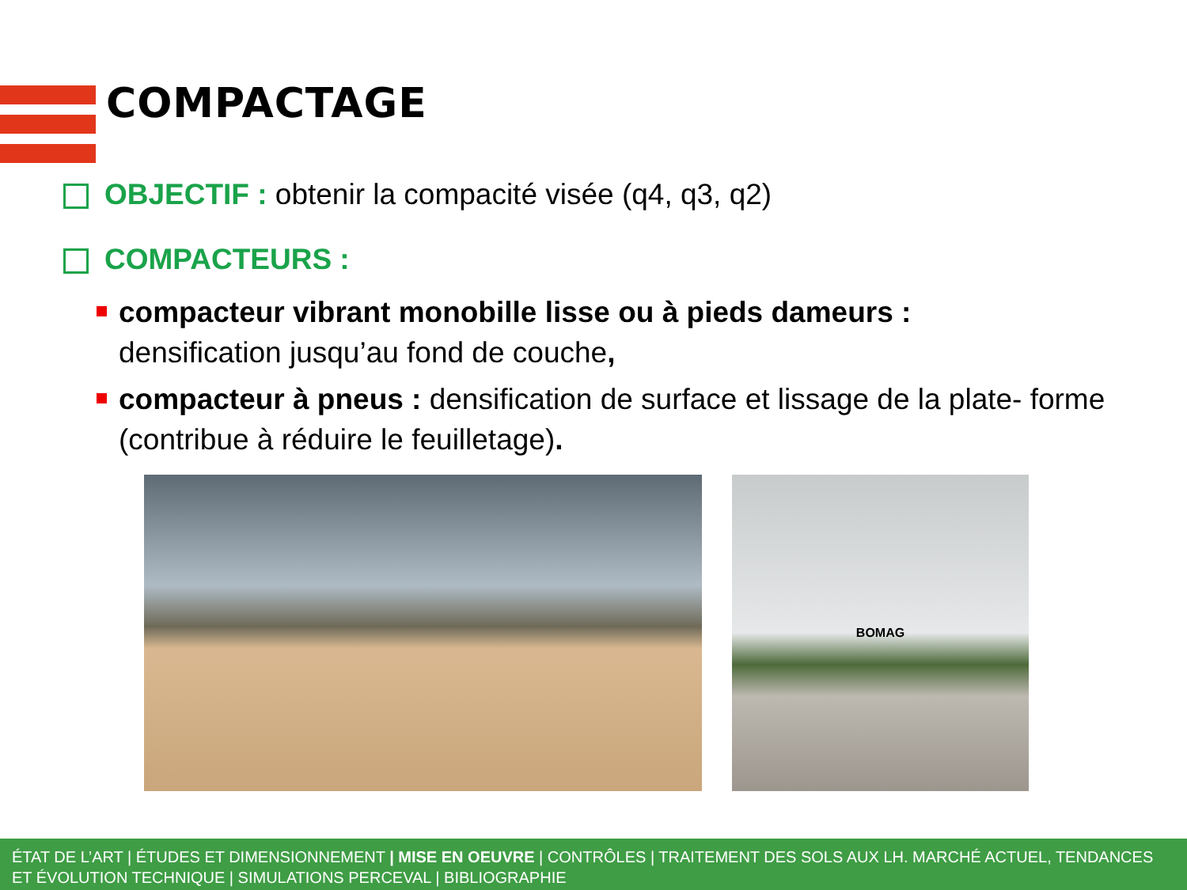COMPACTAGE
OBJECTIF : obtenir la compacité visée (q4, q3, q2)
COMPACTEURS :
compacteur vibrant monobille lisse ou à pieds dameurs :
densification jusqu’au fond de couche,
compacteur à pneus : densification de surface et lissage de la plate- forme (contribue à réduire le feuilletage).
BOMAG
ÉTAT DE L’ART | ÉTUDES ET DIMENSIONNEMENT | MISE EN OEUVRE | CONTRÔLES | TRAITEMENT DES SOLS AUX LH. MARCHÉ ACTUEL, TENDANCES ET ÉVOLUTION TECHNIQUE | SIMULATIONS PERCEVAL | BIBLIOGRAPHIE